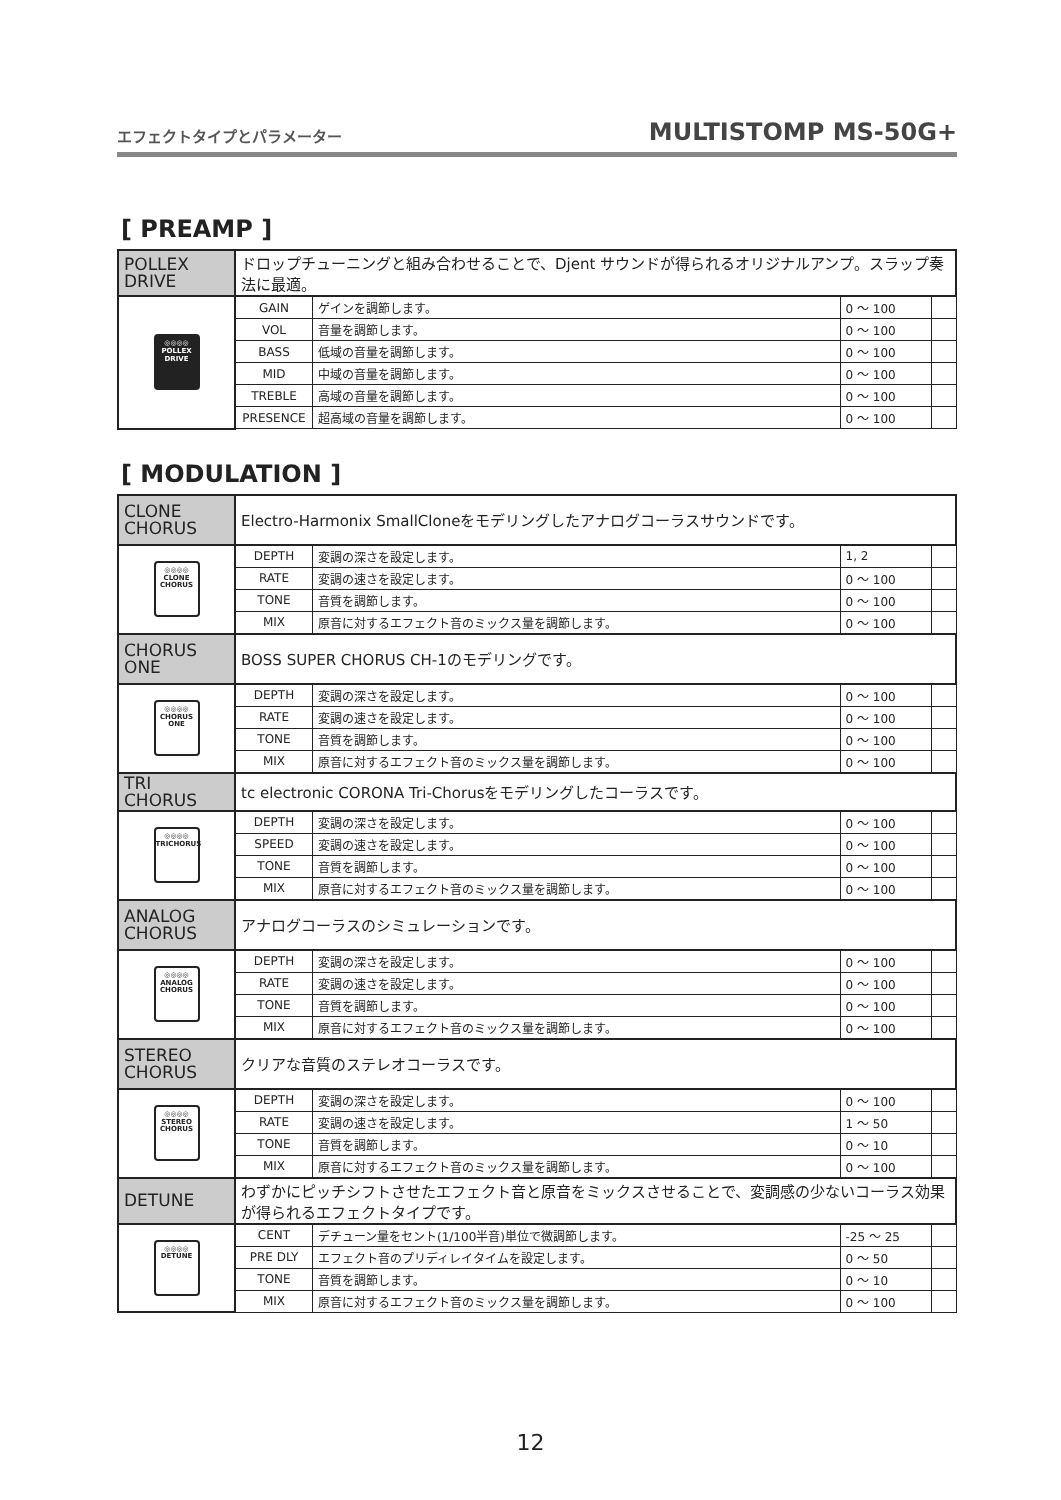エフェクトタイプとパラメーター MULTISTOMP MS-50G+
[ PREAMP ]
| POLLEX DRIVE | ドロップチューニングと組み合わせることで、Djent サウンドが得られるオリジナルアンプ。スラップ奏法に最適。 | | | |
| ◎◎◎◎ POLLEX DRIVE | GAIN | ゲインを調節します。 | 0 ～ 100 | |
| | VOL | 音量を調節します。 | 0 ～ 100 | |
| | BASS | 低域の音量を調節します。 | 0 ～ 100 | |
| | MID | 中域の音量を調節します。 | 0 ～ 100 | |
| | TREBLE | 高域の音量を調節します。 | 0 ～ 100 | |
| | PRESENCE | 超高域の音量を調節します。 | 0 ～ 100 | |
[ MODULATION ]
| CLONE CHORUS | Electro-Harmonix SmallCloneをモデリングしたアナログコーラスサウンドです。 | | | |
| ◎◎◎◎ CLONE CHORUS | DEPTH | 変調の深さを設定します。 | 1, 2 | |
| | RATE | 変調の速さを設定します。 | 0 ～ 100 | |
| | TONE | 音質を調節します。 | 0 ～ 100 | |
| | MIX | 原音に対するエフェクト音のミックス量を調節します。 | 0 ～ 100 | |
| CHORUS ONE | BOSS SUPER CHORUS CH-1のモデリングです。 | | | |
| ◎◎◎◎ CHORUS ONE | DEPTH | 変調の深さを設定します。 | 0 ～ 100 | |
| | RATE | 変調の速さを設定します。 | 0 ～ 100 | |
| | TONE | 音質を調節します。 | 0 ～ 100 | |
| | MIX | 原音に対するエフェクト音のミックス量を調節します。 | 0 ～ 100 | |
| TRI CHORUS | tc electronic CORONA Tri-Chorusをモデリングしたコーラスです。 | | | |
| ◎◎◎◎ TRICHORUS | DEPTH | 変調の深さを設定します。 | 0 ～ 100 | |
| | SPEED | 変調の速さを設定します。 | 0 ～ 100 | |
| | TONE | 音質を調節します。 | 0 ～ 100 | |
| | MIX | 原音に対するエフェクト音のミックス量を調節します。 | 0 ～ 100 | |
| ANALOG CHORUS | アナログコーラスのシミュレーションです。 | | | |
| ◎◎◎◎ ANALOG CHORUS | DEPTH | 変調の深さを設定します。 | 0 ～ 100 | |
| | RATE | 変調の速さを設定します。 | 0 ～ 100 | |
| | TONE | 音質を調節します。 | 0 ～ 100 | |
| | MIX | 原音に対するエフェクト音のミックス量を調節します。 | 0 ～ 100 | |
| STEREO CHORUS | クリアな音質のステレオコーラスです。 | | | |
| ◎◎◎◎ STEREO CHORUS | DEPTH | 変調の深さを設定します。 | 0 ～ 100 | |
| | RATE | 変調の速さを設定します。 | 1 ～ 50 | |
| | TONE | 音質を調節します。 | 0 ～ 10 | |
| | MIX | 原音に対するエフェクト音のミックス量を調節します。 | 0 ～ 100 | |
| DETUNE | わずかにピッチシフトさせたエフェクト音と原音をミックスさせることで、変調感の少ないコーラス効果が得られるエフェクトタイプです。 | | | |
| ◎◎◎◎ DETUNE | CENT | デチューン量をセント(1/100半音)単位で微調節します。 | -25 ～ 25 | |
| | PRE DLY | エフェクト音のプリディレイタイムを設定します。 | 0 ～ 50 | |
| | TONE | 音質を調節します。 | 0 ～ 10 | |
| | MIX | 原音に対するエフェクト音のミックス量を調節します。 | 0 ～ 100 | |
12